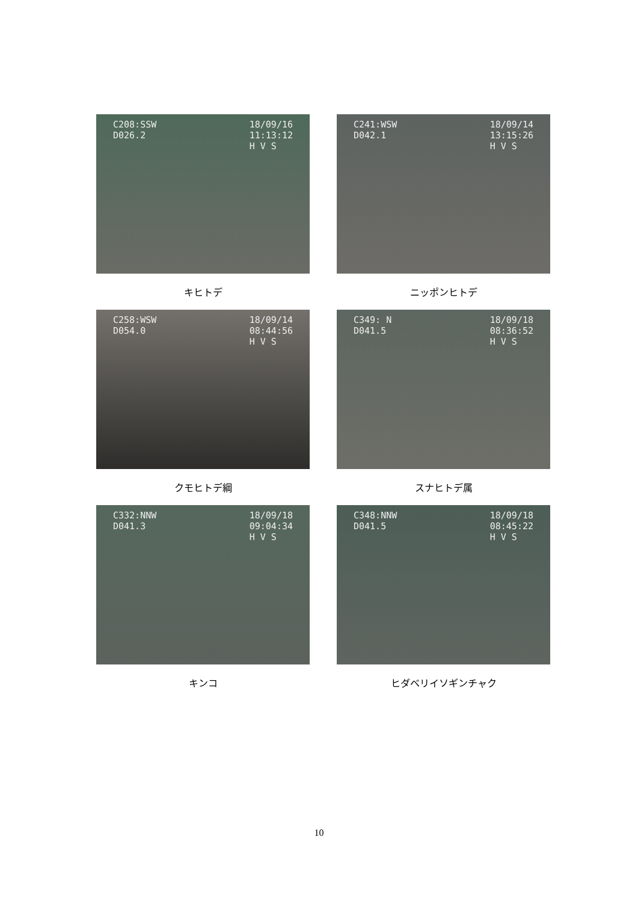C208:SSW
D026.2
18/09/16
11:13:12
H V S
キヒトデ
C241:WSW
D042.1
18/09/14
13:15:26
H V S
ニッポンヒトデ
C258:WSW
D054.0
18/09/14
08:44:56
H V S
クモヒトデ綱
C349: N
D041.5
18/09/18
08:36:52
H V S
スナヒトデ属
C332:NNW
D041.3
18/09/18
09:04:34
H V S
キンコ
C348:NNW
D041.5
18/09/18
08:45:22
H V S
ヒダベリイソギンチャク
10